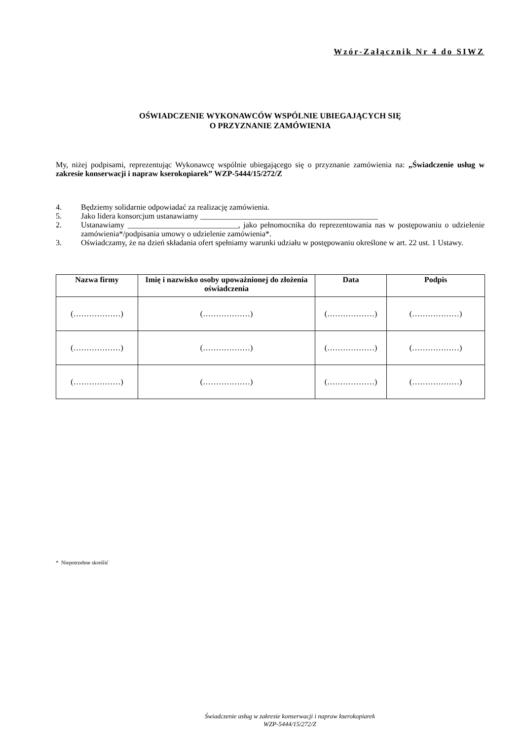Wzór-Załącznik Nr 4 do SIWZ
OŚWIADCZENIE WYKONAWCÓW WSPÓLNIE UBIEGAJĄCYCH SIĘ
O PRZYZNANIE ZAMÓWIENIA
My, niżej podpisami, reprezentując Wykonawcę wspólnie ubiegającego się o przyznanie zamówienia na: „Świadczenie usług w zakresie konserwacji i napraw kserokopiarek” WZP-5444/15/272/Z
4. Będziemy solidarnie odpowiadać za realizację zamówienia.
5. Jako lidera konsorcjum ustanawiamy _____________________________________________
2. Ustanawiamy ____________________________, jako pełnomocnika do reprezentowania nas w postępowaniu o udzielenie zamówienia*/podpisania umowy o udzielenie zamówienia*.
3. Oświadczamy, że na dzień składania ofert spełniamy warunki udziału w postępowaniu określone w art. 22 ust. 1 Ustawy.
| Nazwa firmy | Imię i nazwisko osoby upoważnionej do złożenia oświadczenia | Data | Podpis |
| --- | --- | --- | --- |
| (………………) | (………………) | (………………) | (………………) |
| (………………) | (………………) | (………………) | (………………) |
| (………………) | (………………) | (………………) | (………………) |
* Niepotrzebne skreślić
Świadczenie usług w zakresie konserwacji i napraw kserokopiarek
WZP-5444/15/272/Z